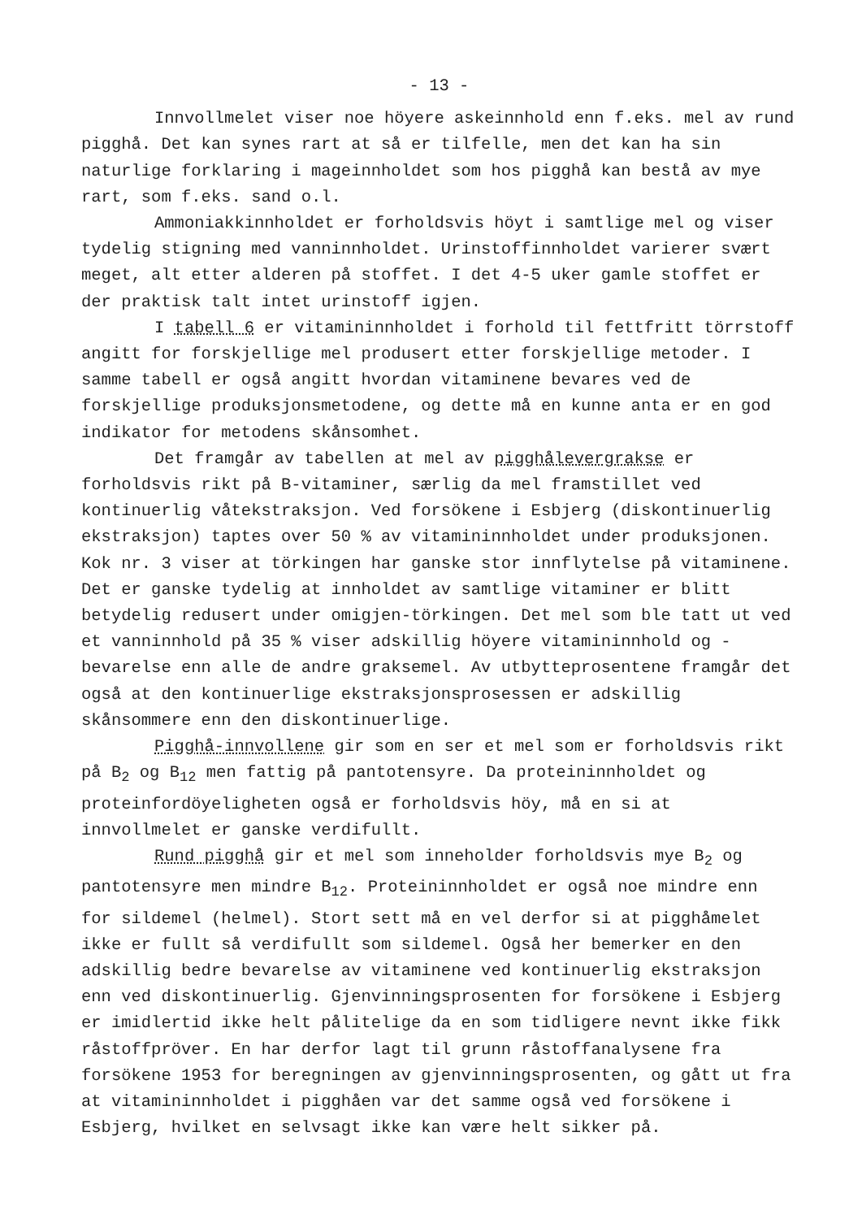- 13 -
Innvollmelet viser noe höyere askeinnhold enn f.eks. mel av rund pigghå. Det kan synes rart at så er tilfelle, men det kan ha sin naturlige forklaring i mageinnholdet som hos pigghå kan bestå av mye rart, som f.eks. sand o.l.
Ammoniakkinnholdet er forholdsvis höyt i samtlige mel og viser tydelig stigning med vanninnholdet. Urinstoffinnholdet varierer svært meget, alt etter alderen på stoffet. I det 4-5 uker gamle stoffet er der praktisk talt intet urinstoff igjen.
I tabell 6 er vitamininnholdet i forhold til fettfritt törrstoff angitt for forskjellige mel produsert etter forskjellige metoder. I samme tabell er også angitt hvordan vitaminene bevares ved de forskjellige produksjonsmetodene, og dette må en kunne anta er en god indikator for metodens skånsomhet.
Det framgår av tabellen at mel av pigghålevergrakse er forholdsvis rikt på B-vitaminer, særlig da mel framstillet ved kontinuerlig våtekstraksjon. Ved forsökene i Esbjerg (diskontinuerlig ekstraksjon) taptes over 50 % av vitamininnholdet under produksjonen. Kok nr. 3 viser at törkingen har ganske stor innflytelse på vitaminene. Det er ganske tydelig at innholdet av samtlige vitaminer er blitt betydelig redusert under omigjen-törkingen. Det mel som ble tatt ut ved et vanninnhold på 35 % viser adskillig höyere vitamininnhold og -bevarelse enn alle de andre graksemel. Av utbytteprosentene framgår det også at den kontinuerlige ekstraksjonsprosessen er adskillig skånsommere enn den diskontinuerlige.
Pigghå-innvollene gir som en ser et mel som er forholdsvis rikt på B<sub>2</sub> og B<sub>12</sub> men fattig på pantotensyre. Da proteininnholdet og proteinfordöyeligheten også er forholdsvis höy, må en si at innvollmelet er ganske verdifullt.
Rund pigghå gir et mel som inneholder forholdsvis mye B<sub>2</sub> og pantotensyre men mindre B<sub>12</sub>. Proteininnholdet er også noe mindre enn for sildemel (helmel). Stort sett må en vel derfor si at pigghåmelet ikke er fullt så verdifullt som sildemel. Også her bemerker en den adskillig bedre bevarelse av vitaminene ved kontinuerlig ekstraksjon enn ved diskontinuerlig. Gjenvinningsprosenten for forsökene i Esbjerg er imidlertid ikke helt pålitelige da en som tidligere nevnt ikke fikk råstoffpröver. En har derfor lagt til grunn råstoffanalysene fra forsökene 1953 for beregningen av gjenvinningsprosenten, og gått ut fra at vitamininnholdet i pigghåen var det samme også ved forsökene i Esbjerg, hvilket en selvsagt ikke kan være helt sikker på.